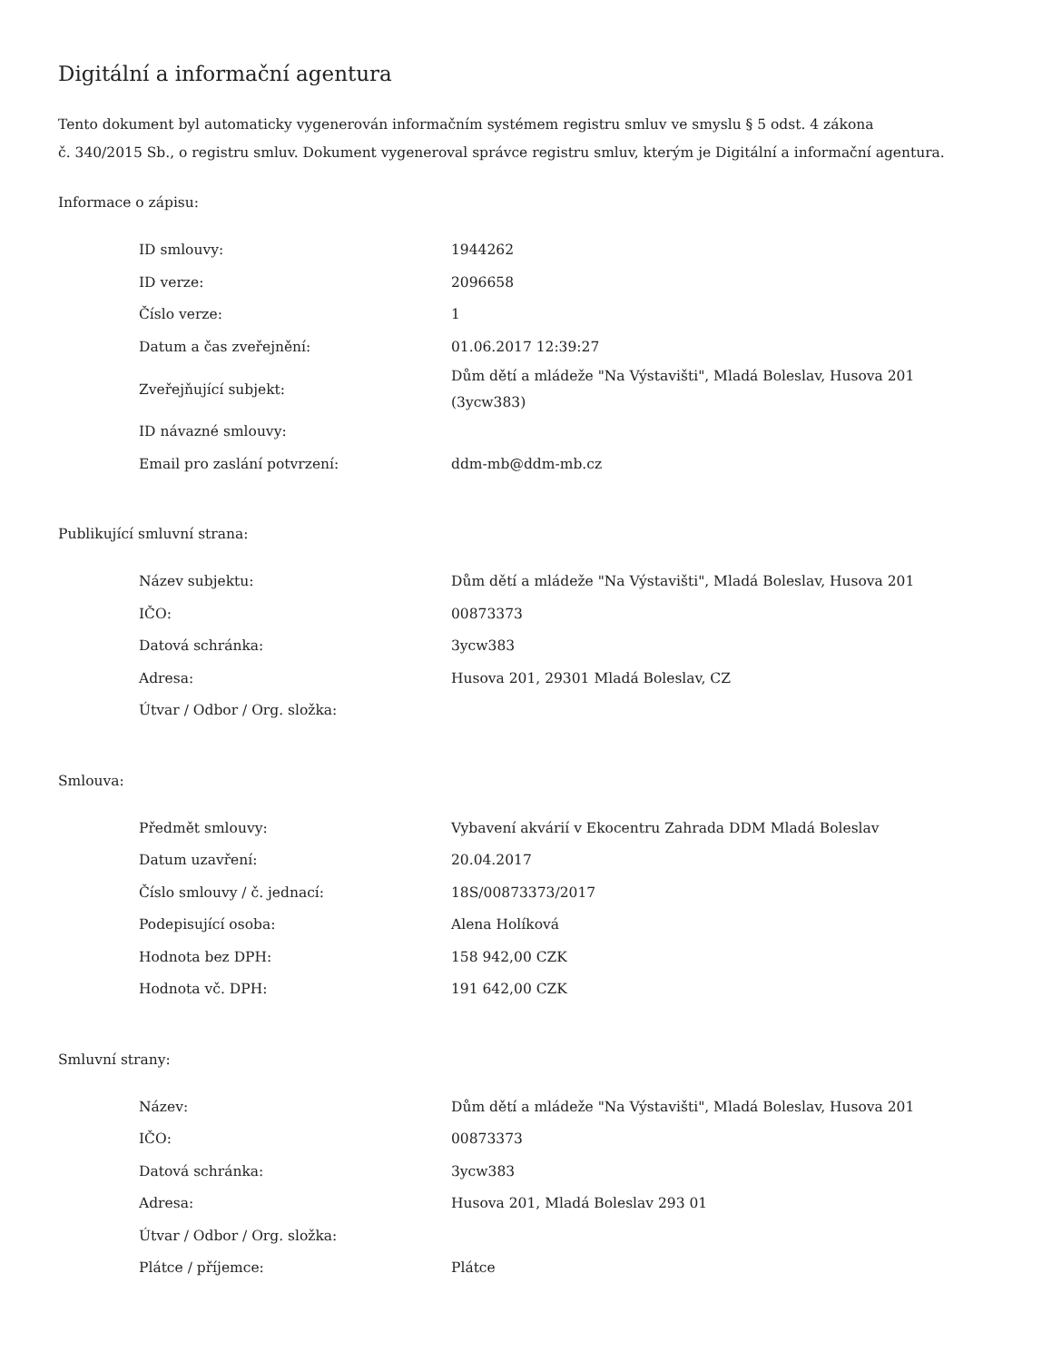Digitální a informační agentura
Tento dokument byl automaticky vygenerován informačním systémem registru smluv ve smyslu § 5 odst. 4 zákona
č. 340/2015 Sb., o registru smluv. Dokument vygeneroval správce registru smluv, kterým je Digitální a informační agentura.
Informace o zápisu:
| ID smlouvy: | 1944262 |
| ID verze: | 2096658 |
| Číslo verze: | 1 |
| Datum a čas zveřejnění: | 01.06.2017 12:39:27 |
| Zveřejňující subjekt: | Dům dětí a mládeže "Na Výstavišti", Mladá Boleslav, Husova 201 (3ycw383) |
| ID návazné smlouvy: | |
| Email pro zaslání potvrzení: | ddm-mb@ddm-mb.cz |
Publikující smluvní strana:
| Název subjektu: | Dům dětí a mládeže "Na Výstavišti", Mladá Boleslav, Husova 201 |
| IČO: | 00873373 |
| Datová schránka: | 3ycw383 |
| Adresa: | Husova 201, 29301 Mladá Boleslav, CZ |
| Útvar / Odbor / Org. složka: | |
Smlouva:
| Předmět smlouvy: | Vybavení akvárií v Ekocentru Zahrada DDM Mladá Boleslav |
| Datum uzavření: | 20.04.2017 |
| Číslo smlouvy / č. jednací: | 18S/00873373/2017 |
| Podepisující osoba: | Alena Holíková |
| Hodnota bez DPH: | 158 942,00 CZK |
| Hodnota vč. DPH: | 191 642,00 CZK |
Smluvní strany:
| Název: | Dům dětí a mládeže "Na Výstavišti", Mladá Boleslav, Husova 201 |
| IČO: | 00873373 |
| Datová schránka: | 3ycw383 |
| Adresa: | Husova 201, Mladá Boleslav 293 01 |
| Útvar / Odbor / Org. složka: | |
| Plátce / příjemce: | Plátce |